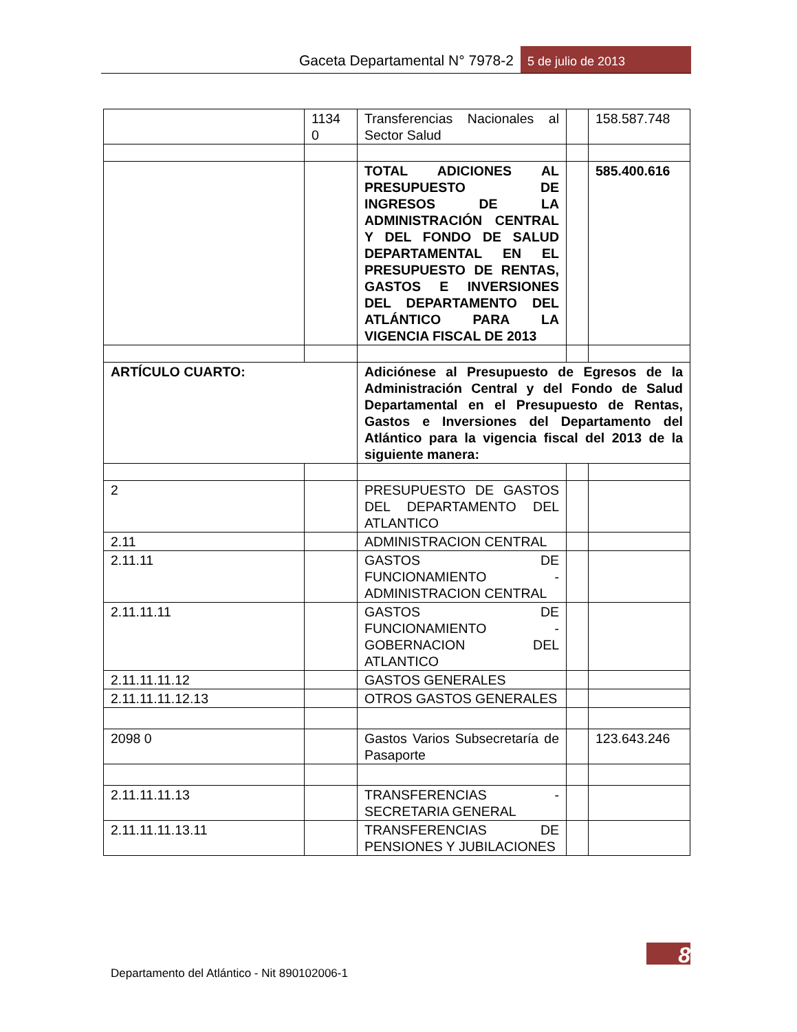Gaceta Departamental N° 7978-2 5 de julio de 2013
| | 1134 0 | Transferencias Nacionales al Sector Salud | | 158.587.748 |
| | | TOTAL ADICIONES AL PRESUPUESTO DE INGRESOS DE LA ADMINISTRACIÓN CENTRAL Y DEL FONDO DE SALUD DEPARTAMENTAL EN EL PRESUPUESTO DE RENTAS, GASTOS E INVERSIONES DEL DEPARTAMENTO DEL ATLÁNTICO PARA LA VIGENCIA FISCAL DE 2013 | | 585.400.616 |
| ARTÍCULO CUARTO: | | Adiciónese al Presupuesto de Egresos de la Administración Central y del Fondo de Salud Departamental en el Presupuesto de Rentas, Gastos e Inversiones del Departamento del Atlántico para la vigencia fiscal del 2013 de la siguiente manera: | | |
| 2 | | PRESUPUESTO DE GASTOS DEL DEPARTAMENTO DEL ATLANTICO | | |
| 2.11 | | ADMINISTRACION CENTRAL | | |
| 2.11.11 | | GASTOS DE FUNCIONAMIENTO - ADMINISTRACION CENTRAL | | |
| 2.11.11.11 | | GASTOS DE FUNCIONAMIENTO - GOBERNACION DEL ATLANTICO | | |
| 2.11.11.11.12 | | GASTOS GENERALES | | |
| 2.11.11.11.12.13 | | OTROS GASTOS GENERALES | | |
| 2098 0 | | Gastos Varios Subsecretaría de Pasaporte | | 123.643.246 |
| 2.11.11.11.13 | | TRANSFERENCIAS - SECRETARIA GENERAL | | |
| 2.11.11.11.13.11 | | TRANSFERENCIAS DE PENSIONES Y JUBILACIONES | | |
8
Departamento del Atlántico - Nit 890102006-1